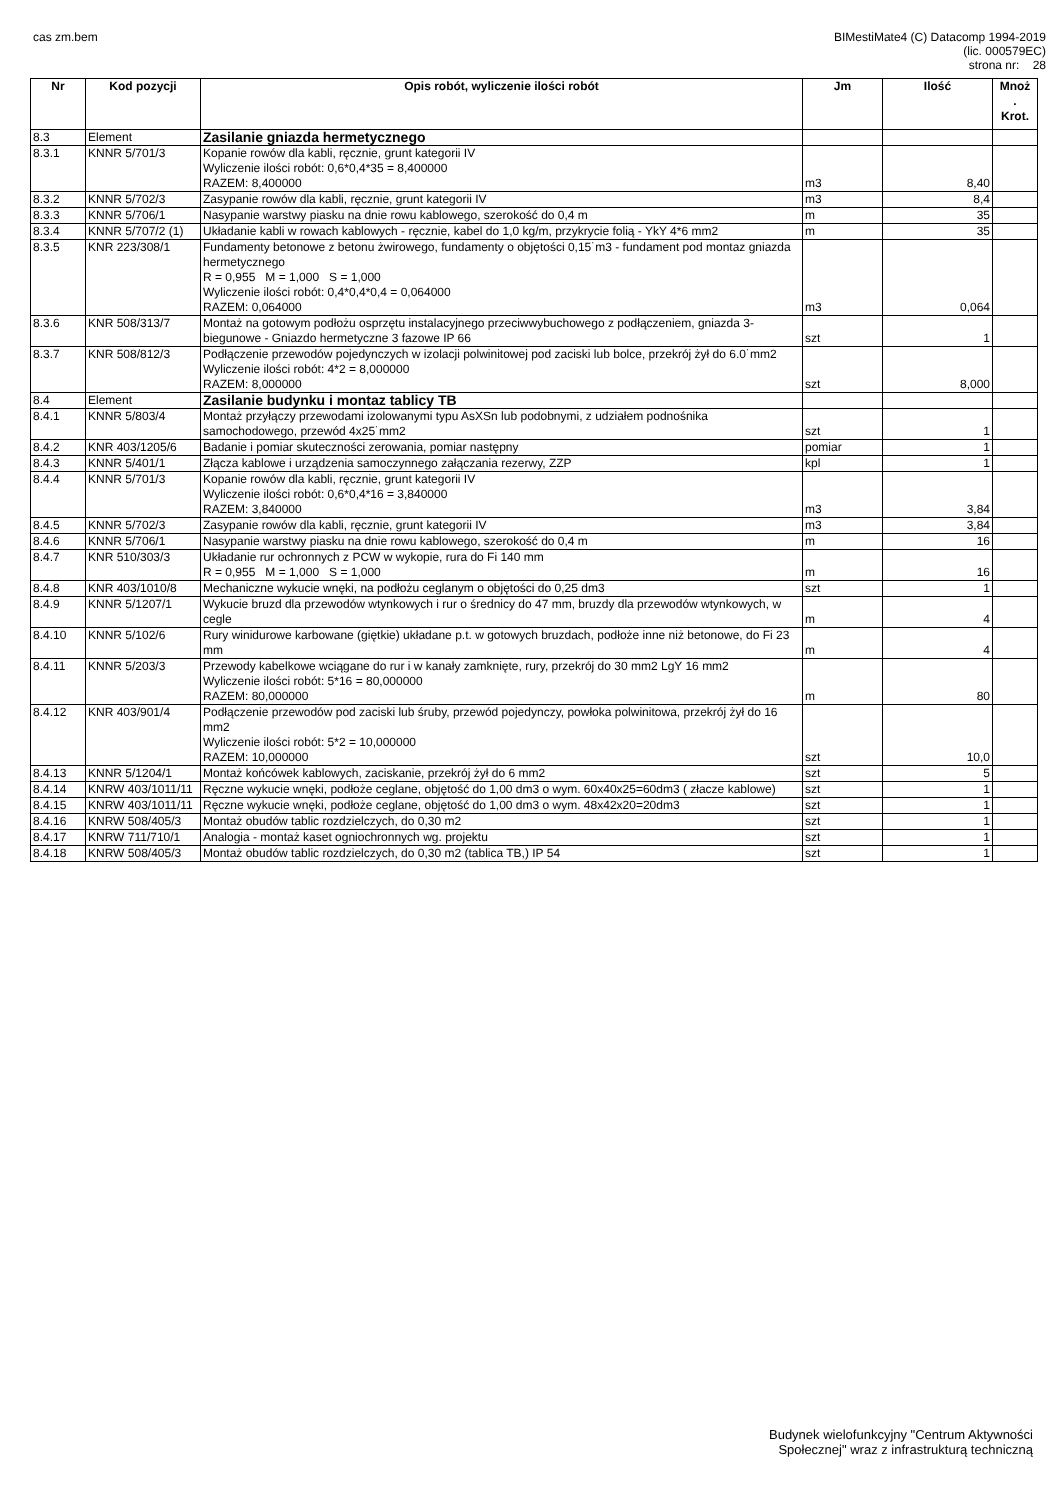cas zm.bem BIMestiMate4 (C) Datacomp 1994-2019
(lic. 000579EC)
strona nr: 28
| Nr | Kod pozycji | Opis robót, wyliczenie ilości robót | Jm | Ilość | Mnoż . Krot. |
| --- | --- | --- | --- | --- | --- |
| 8.3 | Element | Zasilanie gniazda hermetycznego | | | |
| 8.3.1 | KNNR 5/701/3 | Kopanie rowów dla kabli, ręcznie, grunt kategorii IV Wyliczenie ilości robót: 0,6*0,4*35 = 8,400000 RAZEM: 8,400000 | m3 | 8,40 | |
| 8.3.2 | KNNR 5/702/3 | Zasypanie rowów dla kabli, ręcznie, grunt kategorii IV | m3 | 8,4 | |
| 8.3.3 | KNNR 5/706/1 | Nasypanie warstwy piasku na dnie rowu kablowego, szerokość do 0,4 m | m | 35 | |
| 8.3.4 | KNNR 5/707/2 (1) | Układanie kabli w rowach kablowych - ręcznie, kabel do 1,0 kg/m, przykrycie folią - YkY 4*6 mm2 | m | 35 | |
| 8.3.5 | KNR 223/308/1 | Fundamenty betonowe z betonu żwirowego, fundamenty o objętości 0,15˙m3 - fundament pod montaz gniazda hermetycznego R = 0,955 M = 1,000 S = 1,000 Wyliczenie ilości robót: 0,4*0,4*0,4 = 0,064000 RAZEM: 0,064000 | m3 | 0,064 | |
| 8.3.6 | KNR 508/313/7 | Montaż na gotowym podłożu osprzętu instalacyjnego przeciwwybuchowego z podłączeniem, gniazda 3-biegunowe - Gniazdo hermetyczne 3 fazowe IP 66 | szt | 1 | |
| 8.3.7 | KNR 508/812/3 | Podłączenie przewodów pojedynczych w izolacji polwinitowej pod zaciski lub bolce, przekrój żył do 6.0˙mm2 Wyliczenie ilości robót: 4*2 = 8,000000 RAZEM: 8,000000 | szt | 8,000 | |
| 8.4 | Element | Zasilanie budynku i montaz tablicy TB | | | |
| 8.4.1 | KNNR 5/803/4 | Montaż przyłączy przewodami izolowanymi typu AsXSn lub podobnymi, z udziałem podnośnika samochodowego, przewód 4x25˙mm2 | szt | 1 | |
| 8.4.2 | KNR 403/1205/6 | Badanie i pomiar skuteczności zerowania, pomiar następny | pomiar | 1 | |
| 8.4.3 | KNNR 5/401/1 | Złącza kablowe i urządzenia samoczynnego załączania rezerwy, ZZP | kpl | 1 | |
| 8.4.4 | KNNR 5/701/3 | Kopanie rowów dla kabli, ręcznie, grunt kategorii IV Wyliczenie ilości robót: 0,6*0,4*16 = 3,840000 RAZEM: 3,840000 | m3 | 3,84 | |
| 8.4.5 | KNNR 5/702/3 | Zasypanie rowów dla kabli, ręcznie, grunt kategorii IV | m3 | 3,84 | |
| 8.4.6 | KNNR 5/706/1 | Nasypanie warstwy piasku na dnie rowu kablowego, szerokość do 0,4 m | m | 16 | |
| 8.4.7 | KNR 510/303/3 | Układanie rur ochronnych z PCW w wykopie, rura do Fi 140 mm R = 0,955 M = 1,000 S = 1,000 | m | 16 | |
| 8.4.8 | KNR 403/1010/8 | Mechaniczne wykucie wnęki, na podłożu ceglanym o objętości do 0,25 dm3 | szt | 1 | |
| 8.4.9 | KNNR 5/1207/1 | Wykucie bruzd dla przewodów wtynkowych i rur o średnicy do 47 mm, bruzdy dla przewodów wtynkowych, w cegle | m | 4 | |
| 8.4.10 | KNNR 5/102/6 | Rury winidurowe karbowane (giętkie) układane p.t. w gotowych bruzdach, podłoże inne niż betonowe, do Fi 23 mm | m | 4 | |
| 8.4.11 | KNNR 5/203/3 | Przewody kabelkowe wciągane do rur i w kanały zamknięte, rury, przekrój do 30 mm2 LgY 16 mm2 Wyliczenie ilości robót: 5*16 = 80,000000 RAZEM: 80,000000 | m | 80 | |
| 8.4.12 | KNR 403/901/4 | Podłączenie przewodów pod zaciski lub śruby, przewód pojedynczy, powłoka polwinitowa, przekrój żył do 16 mm2 Wyliczenie ilości robót: 5*2 = 10,000000 RAZEM: 10,000000 | szt | 10,0 | |
| 8.4.13 | KNNR 5/1204/1 | Montaż końcówek kablowych, zaciskanie, przekrój żył do 6 mm2 | szt | 5 | |
| 8.4.14 | KNRW 403/1011/11 | Ręczne wykucie wnęki, podłoże ceglane, objętość do 1,00 dm3 o wym. 60x40x25=60dm3 ( złacze kablowe) | szt | 1 | |
| 8.4.15 | KNRW 403/1011/11 | Ręczne wykucie wnęki, podłoże ceglane, objętość do 1,00 dm3 o wym. 48x42x20=20dm3 | szt | 1 | |
| 8.4.16 | KNRW 508/405/3 | Montaż obudów tablic rozdzielczych, do 0,30 m2 | szt | 1 | |
| 8.4.17 | KNRW 711/710/1 | Analogia - montaż kaset ogniochronnych wg. projektu | szt | 1 | |
| 8.4.18 | KNRW 508/405/3 | Montaż obudów tablic rozdzielczych, do 0,30 m2 (tablica TB,) IP 54 | szt | 1 | |
Budynek wielofunkcyjny "Centrum Aktywności
Społecznej" wraz z infrastrukturą techniczną